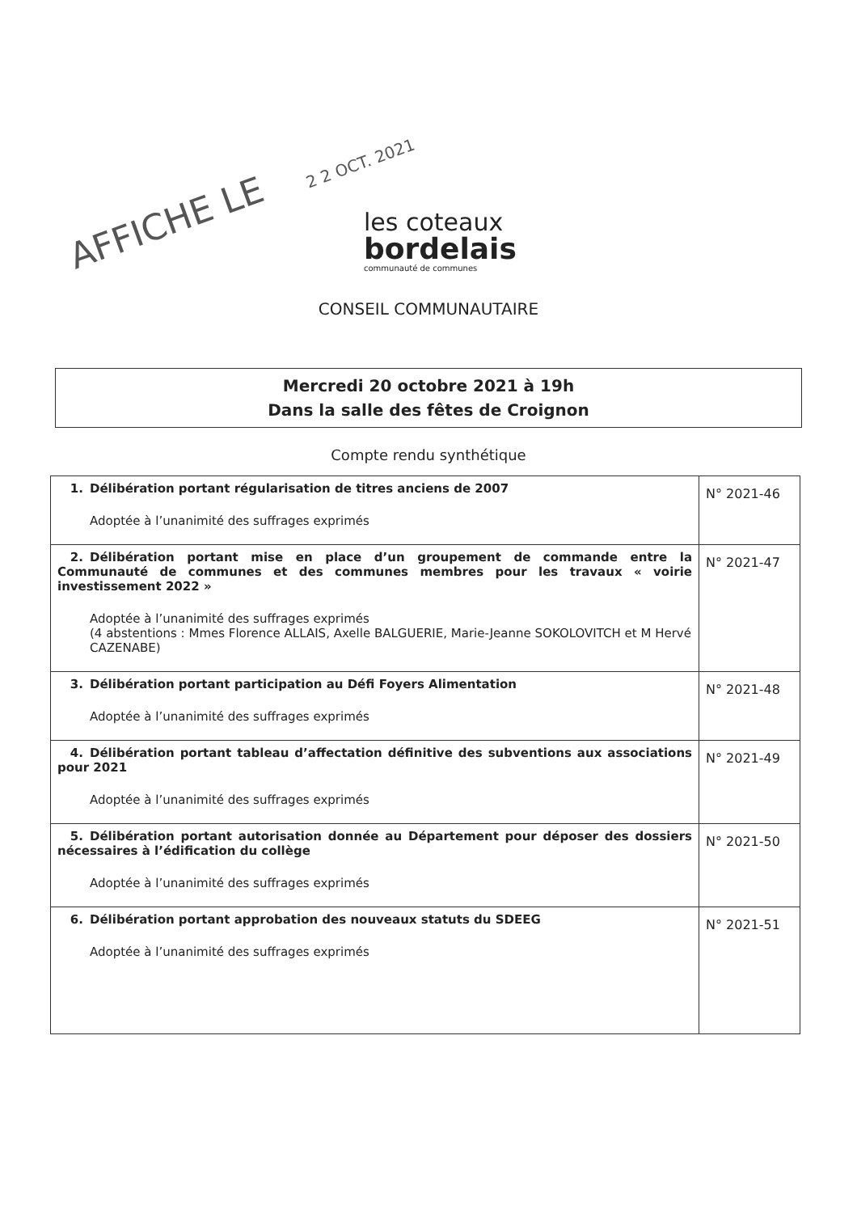AFFICHE LE
2 2 OCT. 2021
les coteaux
bordelais
communauté de communes
CONSEIL COMMUNAUTAIRE
Mercredi 20 octobre 2021 à 19h
Dans la salle des fêtes de Croignon
Compte rendu synthétique
| 1. Délibération portant régularisation de titres anciens de 2007 Adoptée à l’unanimité des suffrages exprimés | N° 2021-46 |
| 2. Délibération portant mise en place d’un groupement de commande entre la Communauté de communes et des communes membres pour les travaux « voirie investissement 2022 » Adoptée à l’unanimité des suffrages exprimés (4 abstentions : Mmes Florence ALLAIS, Axelle BALGUERIE, Marie-Jeanne SOKOLOVITCH et M Hervé CAZENABE) | N° 2021-47 |
| 3. Délibération portant participation au Défi Foyers Alimentation Adoptée à l’unanimité des suffrages exprimés | N° 2021-48 |
| 4. Délibération portant tableau d’affectation définitive des subventions aux associations pour 2021 Adoptée à l’unanimité des suffrages exprimés | N° 2021-49 |
| 5. Délibération portant autorisation donnée au Département pour déposer des dossiers nécessaires à l’édification du collège Adoptée à l’unanimité des suffrages exprimés | N° 2021-50 |
| 6. Délibération portant approbation des nouveaux statuts du SDEEG Adoptée à l’unanimité des suffrages exprimés | N° 2021-51 |